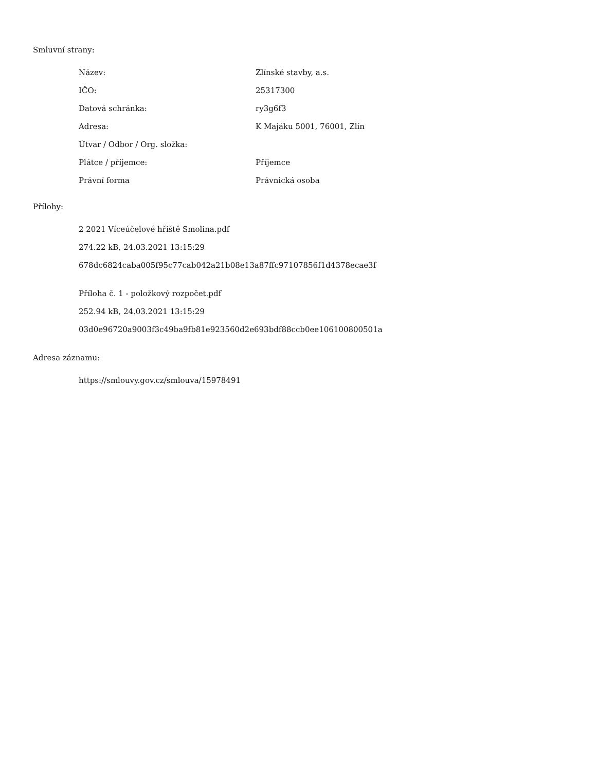Smluvní strany:
| Název: | Zlínské stavby, a.s. |
| IČO: | 25317300 |
| Datová schránka: | ry3g6f3 |
| Adresa: | K Majáku 5001, 76001, Zlín |
| Útvar / Odbor / Org. složka: | |
| Plátce / příjemce: | Příjemce |
| Právní forma | Právnická osoba |
Přílohy:
2 2021 Víceúčelové hřiště Smolina.pdf
274.22 kB, 24.03.2021 13:15:29
678dc6824caba005f95c77cab042a21b08e13a87ffc97107856f1d4378ecae3f
Příloha č. 1 - položkový rozpočet.pdf
252.94 kB, 24.03.2021 13:15:29
03d0e96720a9003f3c49ba9fb81e923560d2e693bdf88ccb0ee106100800501a
Adresa záznamu:
https://smlouvy.gov.cz/smlouva/15978491